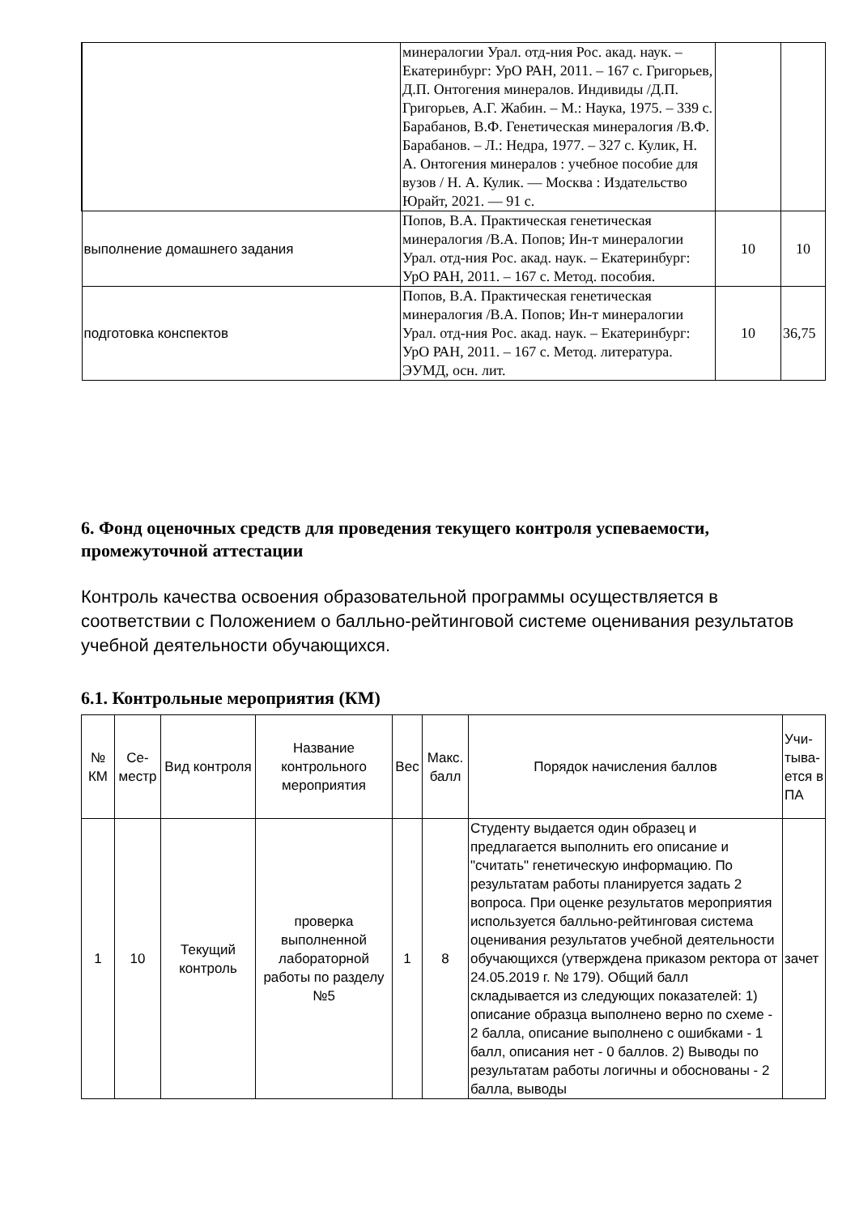| | минералогии Урал. отд-ния Рос. акад. наук. – Екатеринбург: УрО РАН, 2011. – 167 с. Григорьев, Д.П. Онтогения минералов. Индивиды /Д.П. Григорьев, А.Г. Жабин. – М.: Наука, 1975. – 339 с. Барабанов, В.Ф. Генетическая минералогия /В.Ф. Барабанов. – Л.: Недра, 1977. – 327 с. Кулик, Н. А. Онтогения минералов : учебное пособие для вузов / Н. А. Кулик. — Москва : Издательство Юрайт, 2021. — 91 с. | | |
| выполнение домашнего задания | Попов, В.А. Практическая генетическая минералогия /В.А. Попов; Ин-т минералогии Урал. отд-ния Рос. акад. наук. – Екатеринбург: УрО РАН, 2011. – 167 с. Метод. пособия. | 10 | 10 |
| подготовка конспектов | Попов, В.А. Практическая генетическая минералогия /В.А. Попов; Ин-т минералогии Урал. отд-ния Рос. акад. наук. – Екатеринбург: УрО РАН, 2011. – 167 с. Метод. литература. ЭУМД, осн. лит. | 10 | 36,75 |
6. Фонд оценочных средств для проведения текущего контроля успеваемости, промежуточной аттестации
Контроль качества освоения образовательной программы осуществляется в соответствии с Положением о балльно-рейтинговой системе оценивания результатов учебной деятельности обучающихся.
6.1. Контрольные мероприятия (КМ)
| № КМ | Се-местр | Вид контроля | Название контрольного мероприятия | Вес | Макс. балл | Порядок начисления баллов | Учи-тыва-ется в ПА |
| --- | --- | --- | --- | --- | --- | --- | --- |
| 1 | 10 | Текущий контроль | проверка выполненной лабораторной работы по разделу №5 | 1 | 8 | Студенту выдается один образец и предлагается выполнить его описание и "считать" генетическую информацию. По результатам работы планируется задать 2 вопроса. При оценке результатов мероприятия используется балльно-рейтинговая система оценивания результатов учебной деятельности обучающихся (утверждена приказом ректора от 24.05.2019 г. № 179). Общий балл складывается из следующих показателей: 1) описание образца выполнено верно по схеме - 2 балла, описание выполнено с ошибками - 1 балл, описания нет - 0 баллов. 2) Выводы по результатам работы логичны и обоснованы - 2 балла, выводы | зачет |